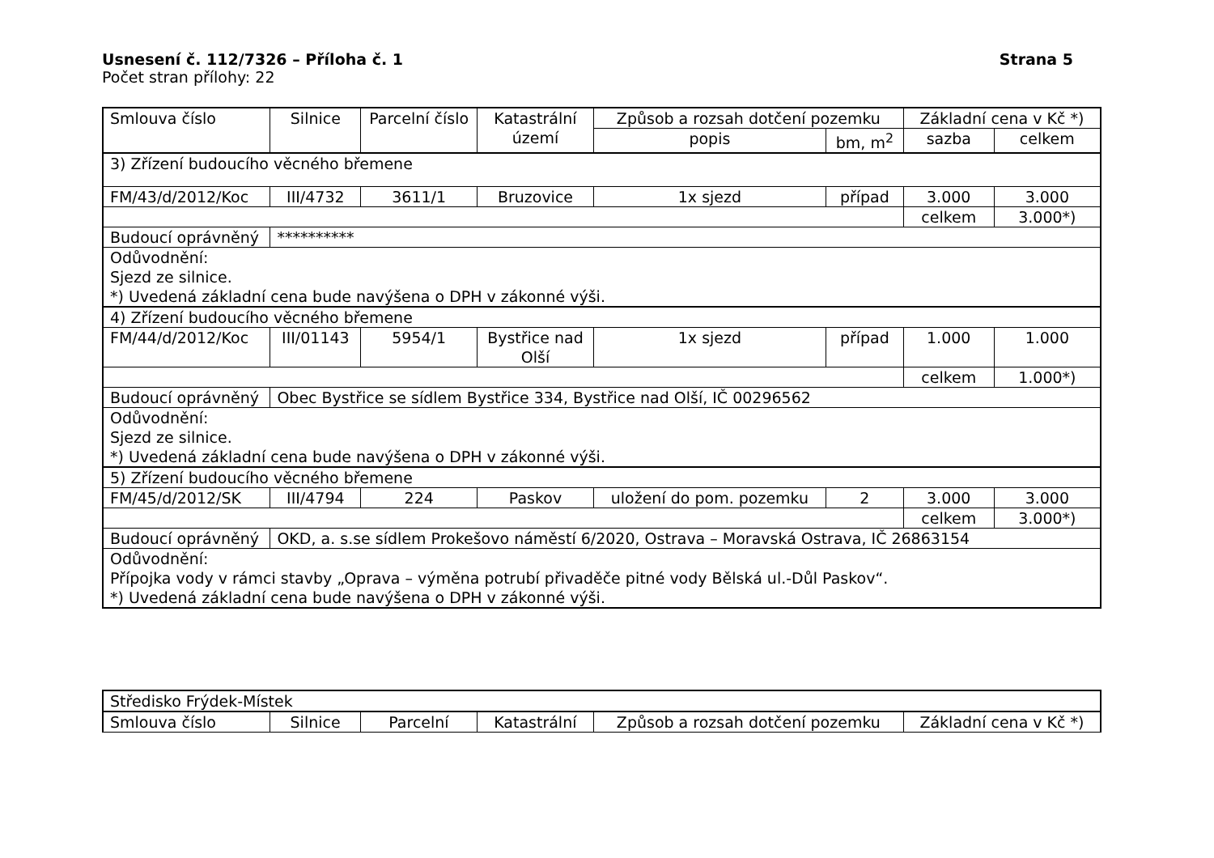Usnesení č. 112/7326 – Příloha č. 1 Strana 5
Počet stran přílohy: 22
| Smlouva číslo | Silnice | Parcelní číslo | Katastrální území | Způsob a rozsah dotčení pozemku | | Základní cena v Kč *) | |
| --- | --- | --- | --- | --- | --- | --- | --- |
| | | | | popis | bm, m<sup>2</sup> | sazba | celkem |
| 3) Zřízení budoucího věcného břemene | | | | | | | |
| FM/43/d/2012/Koc | III/4732 | 3611/1 | Bruzovice | 1x sjezd | případ | 3.000 | 3.000 |
| | | | | | | celkem | 3.000*) |
| Budoucí oprávněný | ********** | | | | | | |
| Odůvodnění: Sjezd ze silnice. *) Uvedená základní cena bude navýšena o DPH v zákonné výši. | | | | | | | |
| 4) Zřízení budoucího věcného břemene | | | | | | | |
| FM/44/d/2012/Koc | III/01143 | 5954/1 | Bystřice nad Olší | 1x sjezd | případ | 1.000 | 1.000 |
| | | | | | | celkem | 1.000*) |
| Budoucí oprávněný | Obec Bystřice se sídlem Bystřice 334, Bystřice nad Olší, IČ 00296562 | | | | | | |
| Odůvodnění: Sjezd ze silnice. *) Uvedená základní cena bude navýšena o DPH v zákonné výši. | | | | | | | |
| 5) Zřízení budoucího věcného břemene | | | | | | | |
| FM/45/d/2012/SK | III/4794 | 224 | Paskov | uložení do pom. pozemku | 2 | 3.000 | 3.000 |
| | | | | | | celkem | 3.000*) |
| Budoucí oprávněný | OKD, a. s.se sídlem Prokešovo náměstí 6/2020, Ostrava – Moravská Ostrava, IČ 26863154 | | | | | | |
| Odůvodnění: Přípojka vody v rámci stavby „Oprava – výměna potrubí přivaděče pitné vody Bělská ul.-Důl Paskov“. *) Uvedená základní cena bude navýšena o DPH v zákonné výši. | | | | | | | |
| Středisko Frýdek-Místek | | | | | |
| Smlouva číslo | Silnice | Parcelní | Katastrální | Způsob a rozsah dotčení pozemku | Základní cena v Kč *) |